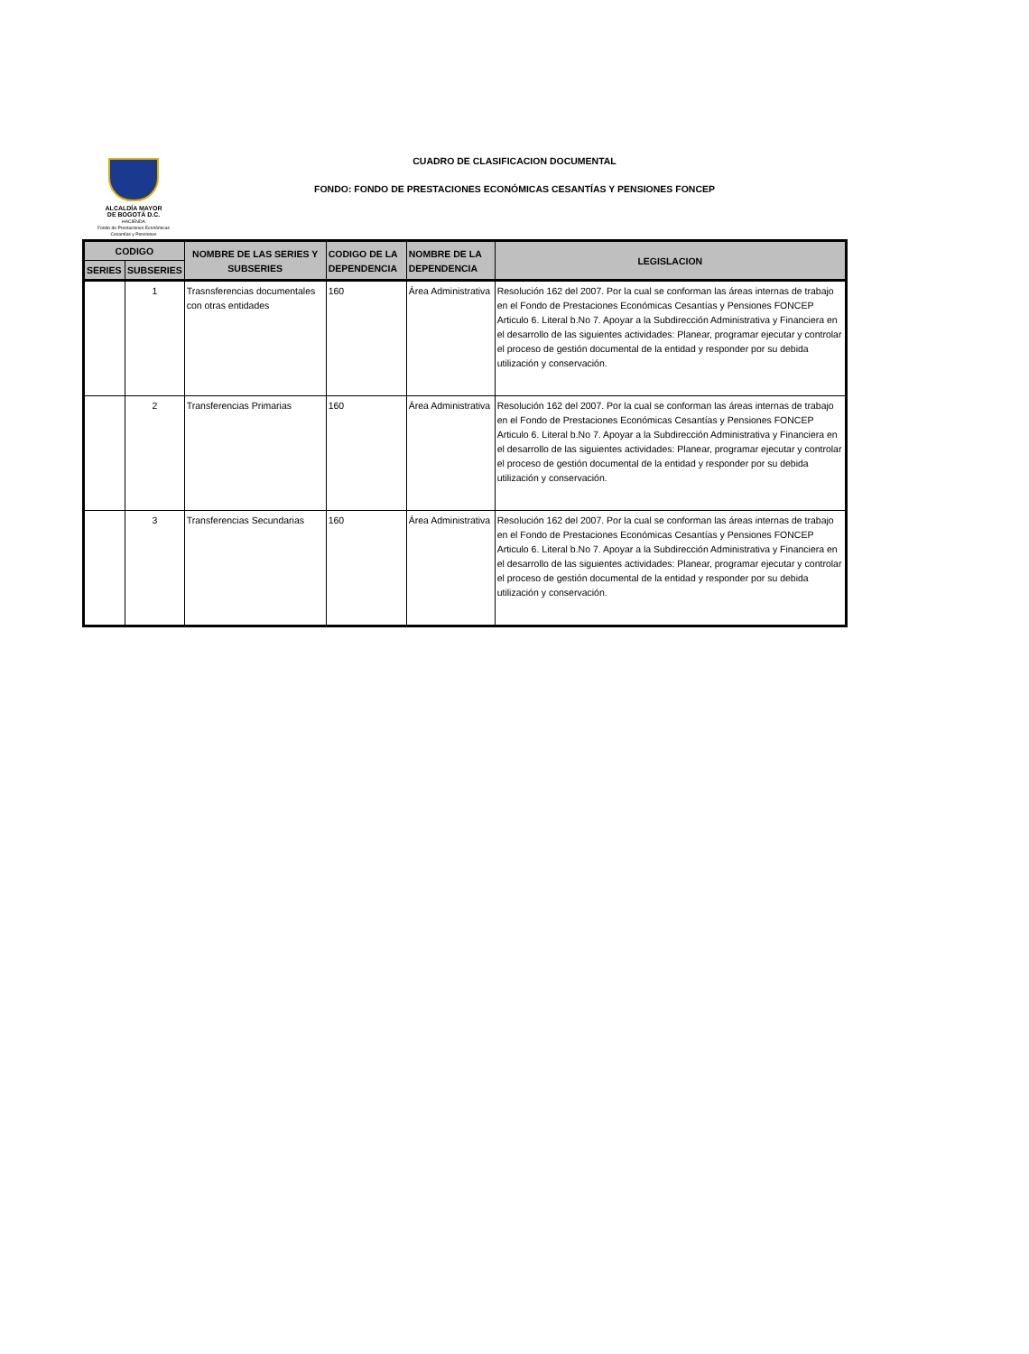ALCALDÍA MAYOR
DE BOGOTÁ D.C.
HACIENDA
Fondo de Prestaciones Económicas
Cesantías y Pensiones
CUADRO DE CLASIFICACION DOCUMENTAL
FONDO: FONDO DE PRESTACIONES ECONÓMICAS CESANTÍAS Y PENSIONES FONCEP
| CODIGO | | NOMBRE DE LAS SERIES Y SUBSERIES | CODIGO DE LA DEPENDENCIA | NOMBRE DE LA DEPENDENCIA | LEGISLACION |
| --- | --- | --- | --- | --- | --- |
| SERIES | SUBSERIES | | | | |
| | 1 | Trasnsferencias documentales con otras entidades | 160 | Área Administrativa | Resolución 162 del 2007. Por la cual se conforman las áreas internas de trabajo en el Fondo de Prestaciones Económicas Cesantías y Pensiones FONCEP Articulo 6. Literal b.No 7. Apoyar a la Subdirección Administrativa y Financiera en el desarrollo de las siguientes actividades: Planear, programar ejecutar y controlar el proceso de gestión documental de la entidad y responder por su debida utilización y conservación. |
| | 2 | Transferencias Primarias | 160 | Área Administrativa | Resolución 162 del 2007. Por la cual se conforman las áreas internas de trabajo en el Fondo de Prestaciones Económicas Cesantías y Pensiones FONCEP Articulo 6. Literal b.No 7. Apoyar a la Subdirección Administrativa y Financiera en el desarrollo de las siguientes actividades: Planear, programar ejecutar y controlar el proceso de gestión documental de la entidad y responder por su debida utilización y conservación. |
| | 3 | Transferencias Secundarias | 160 | Área Administrativa | Resolución 162 del 2007. Por la cual se conforman las áreas internas de trabajo en el Fondo de Prestaciones Económicas Cesantías y Pensiones FONCEP Articulo 6. Literal b.No 7. Apoyar a la Subdirección Administrativa y Financiera en el desarrollo de las siguientes actividades: Planear, programar ejecutar y controlar el proceso de gestión documental de la entidad y responder por su debida utilización y conservación. |